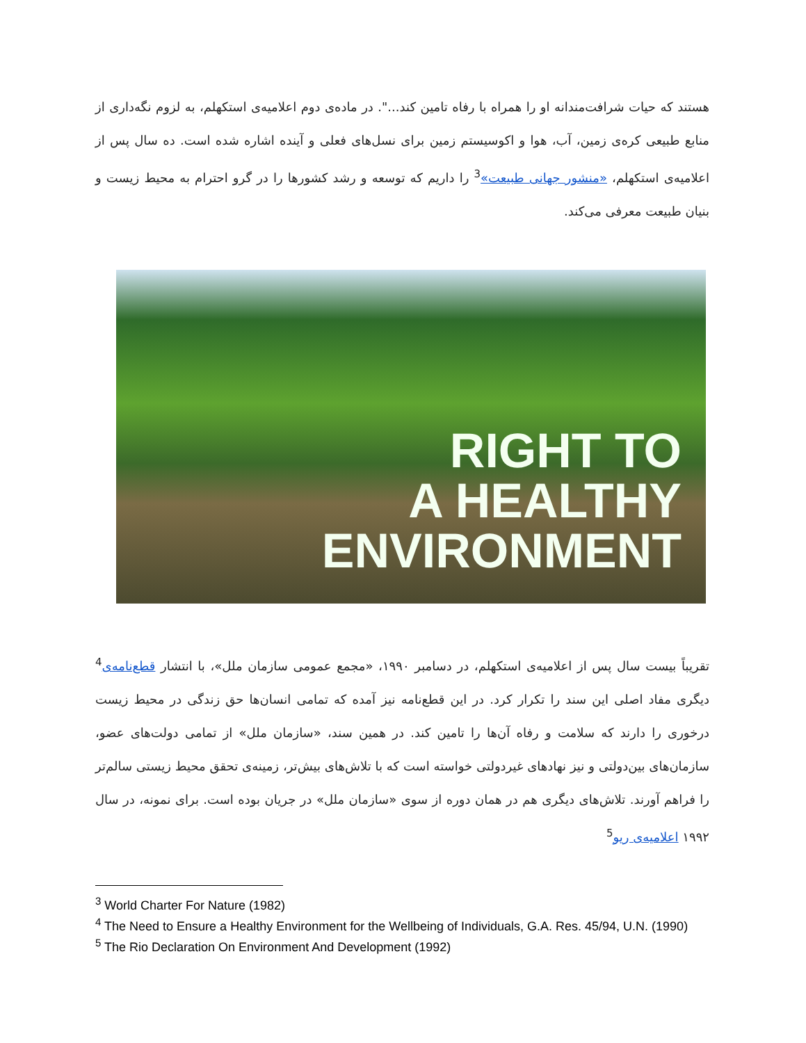هستند که حیات شرافت‌مندانه او را همراه با رفاه تامین کند...". در ماده‌ی دوم اعلامیه‌ی استکهلم، به لزوم نگه‌داری از منابع طبیعی کره‌ی زمین، آب، هوا و اکوسیستم زمین برای نسل‌های فعلی و آینده اشاره شده است. ده سال پس از اعلامیه‌ی استکهلم، «منشور جهانی طبیعت»<sup>3</sup> را داریم که توسعه و رشد کشورها را در گرو احترام به محیط زیست و بنیان طبیعت معرفی می‌کند.
RIGHT TO
A HEALTHY
ENVIRONMENT
تقریباً بیست سال پس از اعلامیه‌ی استکهلم، در دسامبر ۱۹۹۰، «مجمع عمومی سازمان ملل»، با انتشار قطع‌نامه‌ی<sup>4</sup> دیگری مفاد اصلی این سند را تکرار کرد. در این قطع‌نامه نیز آمده که تمامی انسان‌ها حق زندگی در محیط زیست درخوری را دارند که سلامت و رفاه آن‌ها را تامین کند. در همین سند، «سازمان ملل» از تمامی دولت‌های عضو، سازمان‌های بین‌دولتی و نیز نهادهای غیردولتی خواسته است که با تلاش‌های بیش‌تر، زمینه‌ی تحقق محیط زیستی سالم‌تر را فراهم آورند. تلاش‌های دیگری هم در همان دوره از سوی «سازمان ملل» در جریان بوده است. برای نمونه، در سال ۱۹۹۲ اعلامیه‌ی ریو<sup>5</sup>
<sup>3</sup> World Charter For Nature (1982)
<sup>4</sup> The Need to Ensure a Healthy Environment for the Wellbeing of Individuals, G.A. Res. 45/94, U.N. (1990)
<sup>5</sup> The Rio Declaration On Environment And Development (1992)